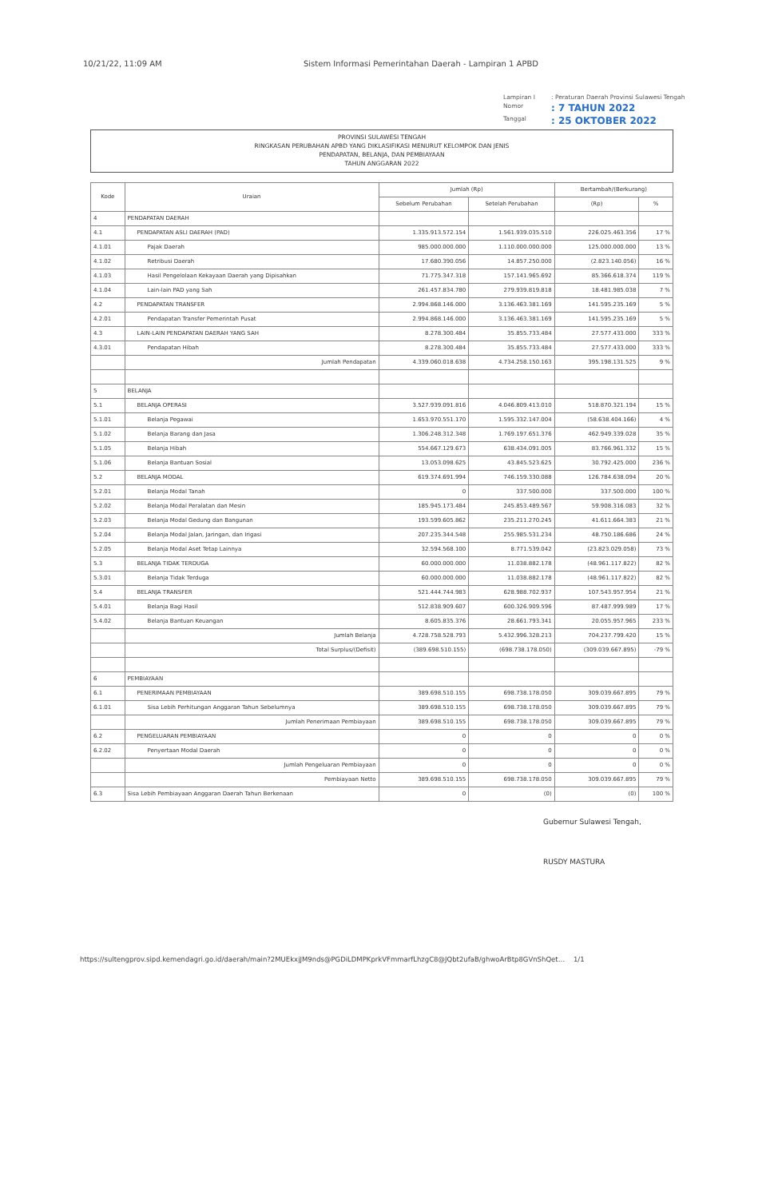10/21/22, 11:09 AM Sistem Informasi Pemerintahan Daerah - Lampiran 1 APBD
Lampiran I: Peraturan Daerah Provinsi Sulawesi Tengah Nomor: 7 TAHUN 2022 Tanggal: 25 OKTOBER 2022
PROVINSI SULAWESI TENGAH
RINGKASAN PERUBAHAN APBD YANG DIKLASIFIKASI MENURUT KELOMPOK DAN JENIS
PENDAPATAN, BELANJA, DAN PEMBIAYAAN
TAHUN ANGGARAN 2022
| Kode | Uraian | Jumlah (Rp) | | Bertambah/(Berkurang) | |
| --- | --- | --- | --- | --- | --- |
| | | Sebelum Perubahan | Setelah Perubahan | (Rp) | % |
| 4 | PENDAPATAN DAERAH | | | | |
| 4.1 | PENDAPATAN ASLI DAERAH (PAD) | 1.335.913.572.154 | 1.561.939.035.510 | 226.025.463.356 | 17 % |
| 4.1.01 | Pajak Daerah | 985.000.000.000 | 1.110.000.000.000 | 125.000.000.000 | 13 % |
| 4.1.02 | Retribusi Daerah | 17.680.390.056 | 14.857.250.000 | (2.823.140.056) | 16 % |
| 4.1.03 | Hasil Pengelolaan Kekayaan Daerah yang Dipisahkan | 71.775.347.318 | 157.141.965.692 | 85.366.618.374 | 119 % |
| 4.1.04 | Lain-lain PAD yang Sah | 261.457.834.780 | 279.939.819.818 | 18.481.985.038 | 7 % |
| 4.2 | PENDAPATAN TRANSFER | 2.994.868.146.000 | 3.136.463.381.169 | 141.595.235.169 | 5 % |
| 4.2.01 | Pendapatan Transfer Pemerintah Pusat | 2.994.868.146.000 | 3.136.463.381.169 | 141.595.235.169 | 5 % |
| 4.3 | LAIN-LAIN PENDAPATAN DAERAH YANG SAH | 8.278.300.484 | 35.855.733.484 | 27.577.433.000 | 333 % |
| 4.3.01 | Pendapatan Hibah | 8.278.300.484 | 35.855.733.484 | 27.577.433.000 | 333 % |
| | Jumlah Pendapatan | 4.339.060.018.638 | 4.734.258.150.163 | 395.198.131.525 | 9 % |
| 5 | BELANJA | | | | |
| 5.1 | BELANJA OPERASI | 3.527.939.091.816 | 4.046.809.413.010 | 518.870.321.194 | 15 % |
| 5.1.01 | Belanja Pegawai | 1.653.970.551.170 | 1.595.332.147.004 | (58.638.404.166) | 4 % |
| 5.1.02 | Belanja Barang dan Jasa | 1.306.248.312.348 | 1.769.197.651.376 | 462.949.339.028 | 35 % |
| 5.1.05 | Belanja Hibah | 554.667.129.673 | 638.434.091.005 | 83.766.961.332 | 15 % |
| 5.1.06 | Belanja Bantuan Sosial | 13.053.098.625 | 43.845.523.625 | 30.792.425.000 | 236 % |
| 5.2 | BELANJA MODAL | 619.374.691.994 | 746.159.330.088 | 126.784.638.094 | 20 % |
| 5.2.01 | Belanja Modal Tanah | 0 | 337.500.000 | 337.500.000 | 100 % |
| 5.2.02 | Belanja Modal Peralatan dan Mesin | 185.945.173.484 | 245.853.489.567 | 59.908.316.083 | 32 % |
| 5.2.03 | Belanja Modal Gedung dan Bangunan | 193.599.605.862 | 235.211.270.245 | 41.611.664.383 | 21 % |
| 5.2.04 | Belanja Modal Jalan, Jaringan, dan Irigasi | 207.235.344.548 | 255.985.531.234 | 48.750.186.686 | 24 % |
| 5.2.05 | Belanja Modal Aset Tetap Lainnya | 32.594.568.100 | 8.771.539.042 | (23.823.029.058) | 73 % |
| 5.3 | BELANJA TIDAK TERDUGA | 60.000.000.000 | 11.038.882.178 | (48.961.117.822) | 82 % |
| 5.3.01 | Belanja Tidak Terduga | 60.000.000.000 | 11.038.882.178 | (48.961.117.822) | 82 % |
| 5.4 | BELANJA TRANSFER | 521.444.744.983 | 628.988.702.937 | 107.543.957.954 | 21 % |
| 5.4.01 | Belanja Bagi Hasil | 512.838.909.607 | 600.326.909.596 | 87.487.999.989 | 17 % |
| 5.4.02 | Belanja Bantuan Keuangan | 8.605.835.376 | 28.661.793.341 | 20.055.957.965 | 233 % |
| | Jumlah Belanja | 4.728.758.528.793 | 5.432.996.328.213 | 704.237.799.420 | 15 % |
| | Total Surplus/(Defisit) | (389.698.510.155) | (698.738.178.050) | (309.039.667.895) | -79 % |
| 6 | PEMBIAYAAN | | | | |
| 6.1 | PENERIMAAN PEMBIAYAAN | 389.698.510.155 | 698.738.178.050 | 309.039.667.895 | 79 % |
| 6.1.01 | Sisa Lebih Perhitungan Anggaran Tahun Sebelumnya | 389.698.510.155 | 698.738.178.050 | 309.039.667.895 | 79 % |
| | Jumlah Penerimaan Pembiayaan | 389.698.510.155 | 698.738.178.050 | 309.039.667.895 | 79 % |
| 6.2 | PENGELUARAN PEMBIAYAAN | 0 | 0 | 0 | 0 % |
| 6.2.02 | Penyertaan Modal Daerah | 0 | 0 | 0 | 0 % |
| | Jumlah Pengeluaran Pembiayaan | 0 | 0 | 0 | 0 % |
| | Pembiayaan Netto | 389.698.510.155 | 698.738.178.050 | 309.039.667.895 | 79 % |
| 6.3 | Sisa Lebih Pembiayaan Anggaran Daerah Tahun Berkenaan | 0 | (0) | (0) | 100 % |
Gubernur Sulawesi Tengah,
RUSDY MASTURA
https://sultengprov.sipd.kemendagri.go.id/daerah/main?2MUEkxjJM9nds@PGDiLDMPKprkVFmmarfLhzgC8@JQbt2ufaB/ghwoArBtp8GVnShQet… 1/1